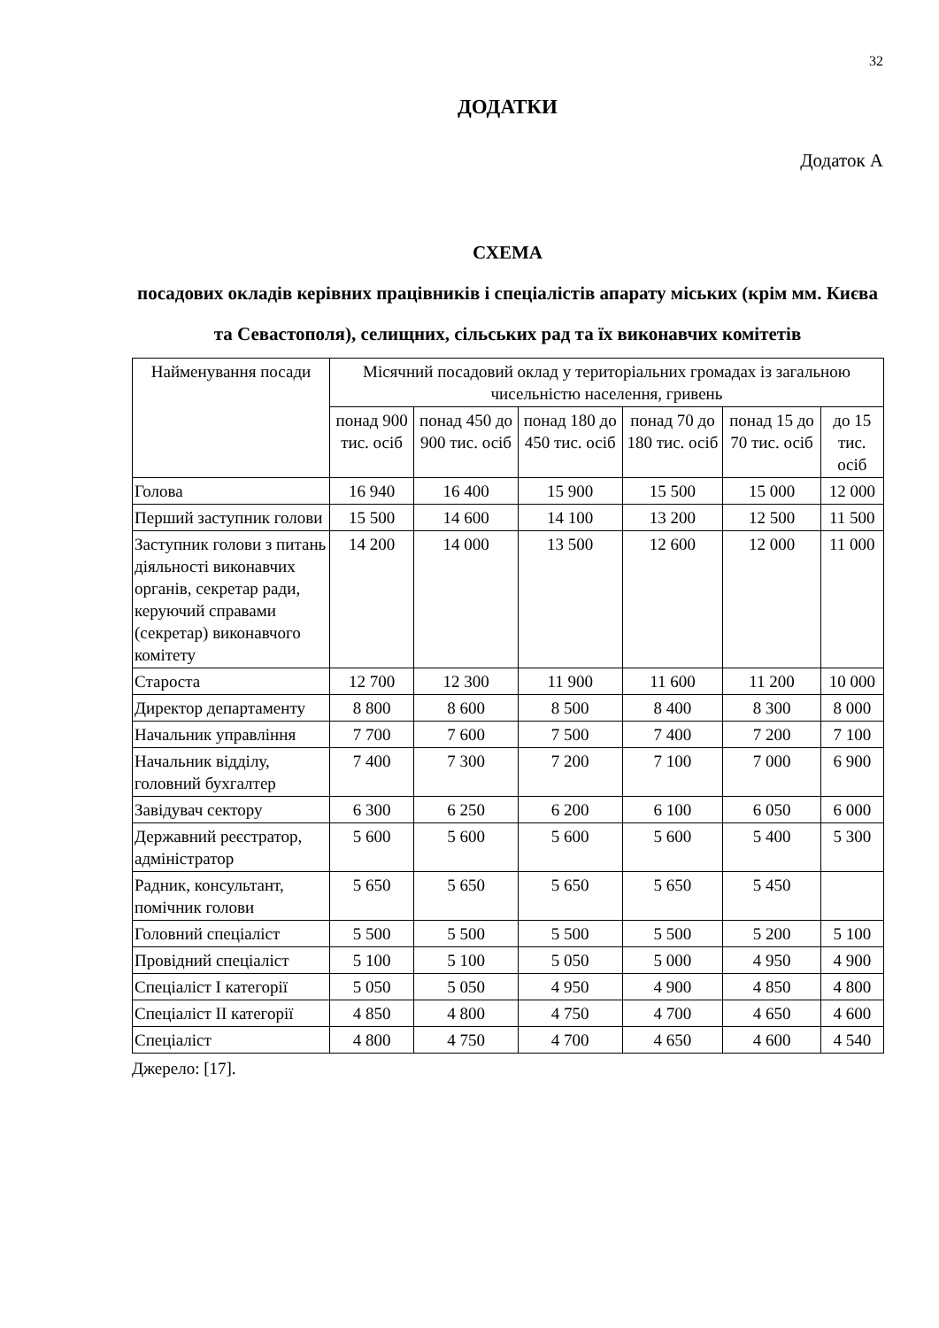32
ДОДАТКИ
Додаток А
СХЕМА
посадових окладів керівних працівників і спеціалістів апарату міських (крім мм. Києва та Севастополя), селищних, сільських рад та їх виконавчих комітетів
| Найменування посади | Місячний посадовий оклад у територіальних громадах із загальною чисельністю населення, гривень | | | | | |
| --- | --- | --- | --- | --- | --- | --- |
| | понад 900 тис. осіб | понад 450 до 900 тис. осіб | понад 180 до 450 тис. осіб | понад 70 до 180 тис. осіб | понад 15 до 70 тис. осіб | до 15 тис. осіб |
| Голова | 16 940 | 16 400 | 15 900 | 15 500 | 15 000 | 12 000 |
| Перший заступник голови | 15 500 | 14 600 | 14 100 | 13 200 | 12 500 | 11 500 |
| Заступник голови з питань діяльності виконавчих органів, секретар ради, керуючий справами (секретар) виконавчого комітету | 14 200 | 14 000 | 13 500 | 12 600 | 12 000 | 11 000 |
| Староста | 12 700 | 12 300 | 11 900 | 11 600 | 11 200 | 10 000 |
| Директор департаменту | 8 800 | 8 600 | 8 500 | 8 400 | 8 300 | 8 000 |
| Начальник управління | 7 700 | 7 600 | 7 500 | 7 400 | 7 200 | 7 100 |
| Начальник відділу, головний бухгалтер | 7 400 | 7 300 | 7 200 | 7 100 | 7 000 | 6 900 |
| Завідувач сектору | 6 300 | 6 250 | 6 200 | 6 100 | 6 050 | 6 000 |
| Державний реєстратор, адміністратор | 5 600 | 5 600 | 5 600 | 5 600 | 5 400 | 5 300 |
| Радник, консультант, помічник голови | 5 650 | 5 650 | 5 650 | 5 650 | 5 450 | |
| Головний спеціаліст | 5 500 | 5 500 | 5 500 | 5 500 | 5 200 | 5 100 |
| Провідний спеціаліст | 5 100 | 5 100 | 5 050 | 5 000 | 4 950 | 4 900 |
| Спеціаліст I категорії | 5 050 | 5 050 | 4 950 | 4 900 | 4 850 | 4 800 |
| Спеціаліст II категорії | 4 850 | 4 800 | 4 750 | 4 700 | 4 650 | 4 600 |
| Спеціаліст | 4 800 | 4 750 | 4 700 | 4 650 | 4 600 | 4 540 |
Джерело: [17].